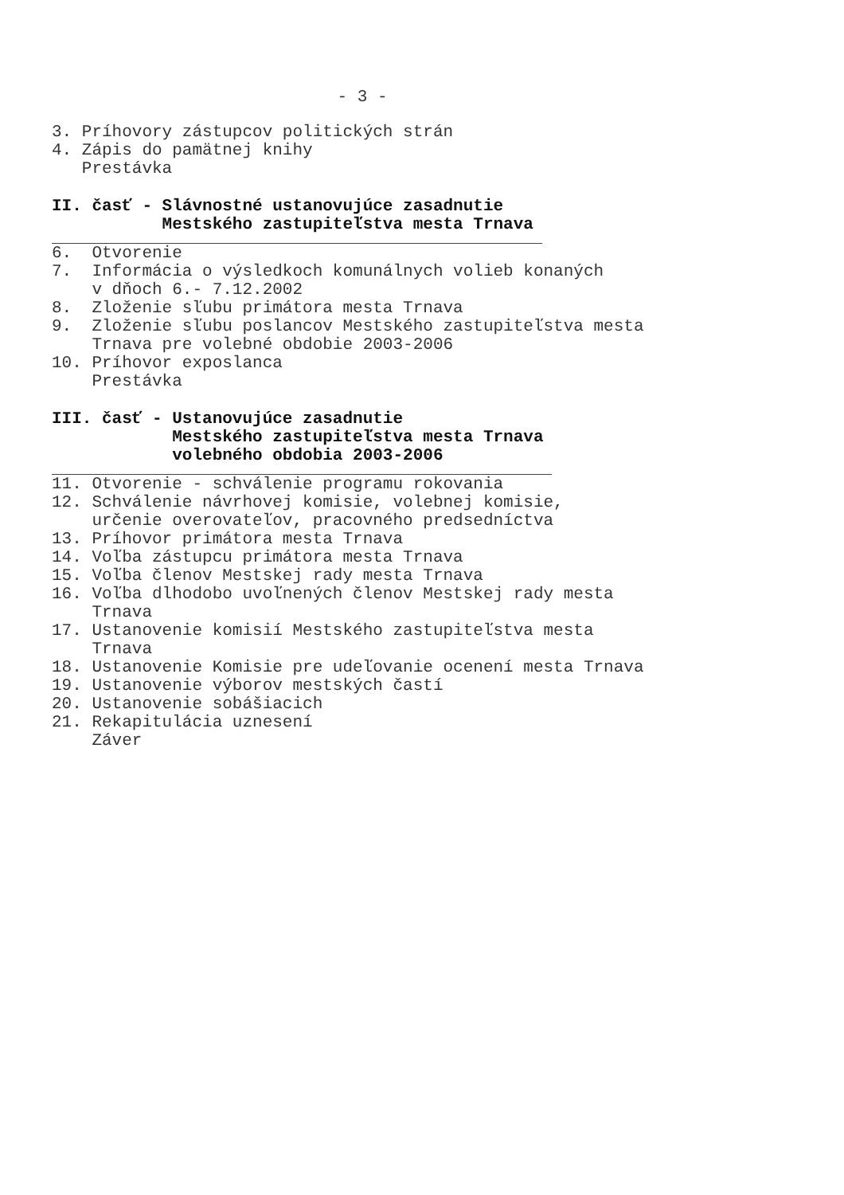- 3 -
3. Príhovory zástupcov politických strán
4. Zápis do pamätnej knihy
Prestávka
II. časť - Slávnostné ustanovujúce zasadnutie
Mestského zastupiteľstva mesta Trnava
6. Otvorenie
7. Informácia o výsledkoch komunálnych volieb konaných
v dňoch 6.- 7.12.2002
8. Zloženie sľubu primátora mesta Trnava
9. Zloženie sľubu poslancov Mestského zastupiteľstva mesta
Trnava pre volebné obdobie 2003-2006
10. Príhovor exposlanca
Prestávka
III. časť - Ustanovujúce zasadnutie
Mestského zastupiteľstva mesta Trnava
volebného obdobia 2003-2006
11. Otvorenie - schválenie programu rokovania
12. Schválenie návrhovej komisie, volebnej komisie,
určenie overovateľov, pracovného predsedníctva
13. Príhovor primátora mesta Trnava
14. Voľba zástupcu primátora mesta Trnava
15. Voľba členov Mestskej rady mesta Trnava
16. Voľba dlhodobo uvoľnených členov Mestskej rady mesta
Trnava
17. Ustanovenie komisií Mestského zastupiteľstva mesta
Trnava
18. Ustanovenie Komisie pre udeľovanie ocenení mesta Trnava
19. Ustanovenie výborov mestských častí
20. Ustanovenie sobášiacich
21. Rekapitulácia uznesení
Záver